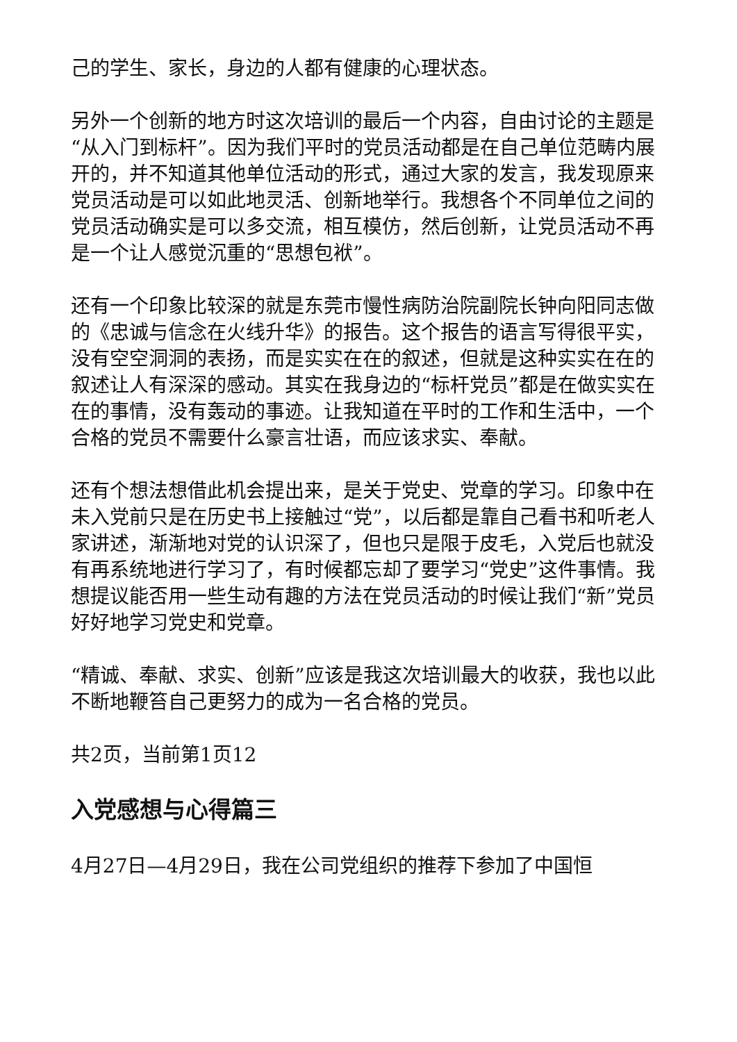己的学生、家长，身边的人都有健康的心理状态。
另外一个创新的地方时这次培训的最后一个内容，自由讨论的主题是“从入门到标杆”。因为我们平时的党员活动都是在自己单位范畴内展开的，并不知道其他单位活动的形式，通过大家的发言，我发现原来党员活动是可以如此地灵活、创新地举行。我想各个不同单位之间的党员活动确实是可以多交流，相互模仿，然后创新，让党员活动不再是一个让人感觉沉重的“思想包袱”。
还有一个印象比较深的就是东莞市慢性病防治院副院长钟向阳同志做的《忠诚与信念在火线升华》的报告。这个报告的语言写得很平实，没有空空洞洞的表扬，而是实实在在的叙述，但就是这种实实在在的叙述让人有深深的感动。其实在我身边的“标杆党员”都是在做实实在在的事情，没有轰动的事迹。让我知道在平时的工作和生活中，一个合格的党员不需要什么豪言壮语，而应该求实、奉献。
还有个想法想借此机会提出来，是关于党史、党章的学习。印象中在未入党前只是在历史书上接触过“党”，以后都是靠自己看书和听老人家讲述，渐渐地对党的认识深了，但也只是限于皮毛，入党后也就没有再系统地进行学习了，有时候都忘却了要学习“党史”这件事情。我想提议能否用一些生动有趣的方法在党员活动的时候让我们“新”党员好好地学习党史和党章。
“精诚、奉献、求实、创新”应该是我这次培训最大的收获，我也以此不断地鞭笞自己更努力的成为一名合格的党员。
共2页，当前第1页12
入党感想与心得篇三
4月27日—4月29日，我在公司党组织的推荐下参加了中国恒